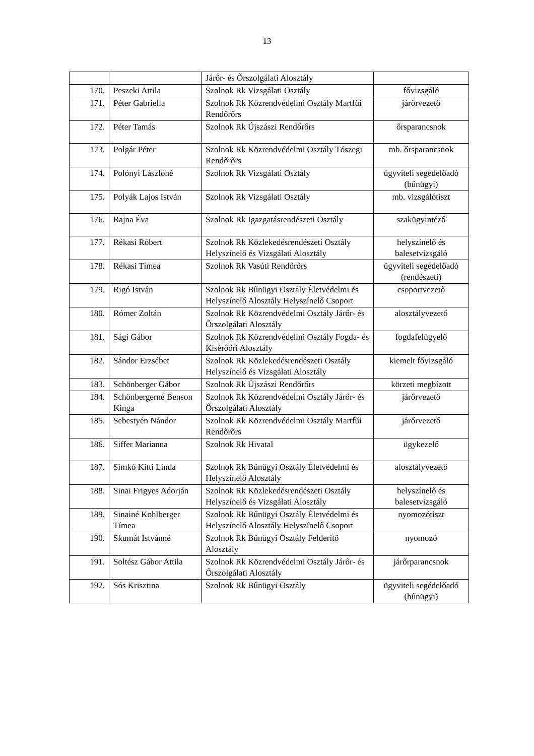13
| | | Járőr- és Őrszolgálati Alosztály | |
| 170. | Peszeki Attila | Szolnok Rk Vizsgálati Osztály | fővizsgáló |
| 171. | Péter Gabriella | Szolnok Rk Közrendvédelmi Osztály Martfűi Rendőrőrs | járőrvezető |
| 172. | Péter Tamás | Szolnok Rk Újszászi Rendőrőrs | őrsparancsnok |
| 173. | Polgár Péter | Szolnok Rk Közrendvédelmi Osztály Tószegi Rendőrőrs | mb. őrsparancsnok |
| 174. | Polónyi Lászlóné | Szolnok Rk Vizsgálati Osztály | ügyviteli segédelőadó (bűnügyi) |
| 175. | Polyák Lajos István | Szolnok Rk Vizsgálati Osztály | mb. vizsgálótiszt |
| 176. | Rajna Éva | Szolnok Rk Igazgatásrendészeti Osztály | szakügyintéző |
| 177. | Rékasi Róbert | Szolnok Rk Közlekedésrendészeti Osztály Helyszínelő és Vizsgálati Alosztály | helyszínelő és balesetvizsgáló |
| 178. | Rékasi Tímea | Szolnok Rk Vasúti Rendőrőrs | ügyviteli segédelőadó (rendészeti) |
| 179. | Rigó István | Szolnok Rk Bűnügyi Osztály Életvédelmi és Helyszínelő Alosztály Helyszínelő Csoport | csoportvezető |
| 180. | Rómer Zoltán | Szolnok Rk Közrendvédelmi Osztály Járőr- és Őrszolgálati Alosztály | alosztályvezető |
| 181. | Sági Gábor | Szolnok Rk Közrendvédelmi Osztály Fogda- és Kísérőőri Alosztály | fogdafelügyelő |
| 182. | Sándor Erzsébet | Szolnok Rk Közlekedésrendészeti Osztály Helyszínelő és Vizsgálati Alosztály | kiemelt fővizsgáló |
| 183. | Schönberger Gábor | Szolnok Rk Újszászi Rendőrőrs | körzeti megbízott |
| 184. | Schönbergerné Benson Kinga | Szolnok Rk Közrendvédelmi Osztály Járőr- és Őrszolgálati Alosztály | járőrvezető |
| 185. | Sebestyén Nándor | Szolnok Rk Közrendvédelmi Osztály Martfűi Rendőrőrs | járőrvezető |
| 186. | Siffer Marianna | Szolnok Rk Hivatal | ügykezelő |
| 187. | Simkó Kitti Linda | Szolnok Rk Bűnügyi Osztály Életvédelmi és Helyszínelő Alosztály | alosztályvezető |
| 188. | Sinai Frigyes Adorján | Szolnok Rk Közlekedésrendészeti Osztály Helyszínelő és Vizsgálati Alosztály | helyszínelő és balesetvizsgáló |
| 189. | Sinainé Kohlberger Tímea | Szolnok Rk Bűnügyi Osztály Életvédelmi és Helyszínelő Alosztály Helyszínelő Csoport | nyomozótiszt |
| 190. | Skumát Istvánné | Szolnok Rk Bűnügyi Osztály Felderítő Alosztály | nyomozó |
| 191. | Soltész Gábor Attila | Szolnok Rk Közrendvédelmi Osztály Járőr- és Őrszolgálati Alosztály | járőrparancsnok |
| 192. | Sós Krisztina | Szolnok Rk Bűnügyi Osztály | ügyviteli segédelőadó (bűnügyi) |